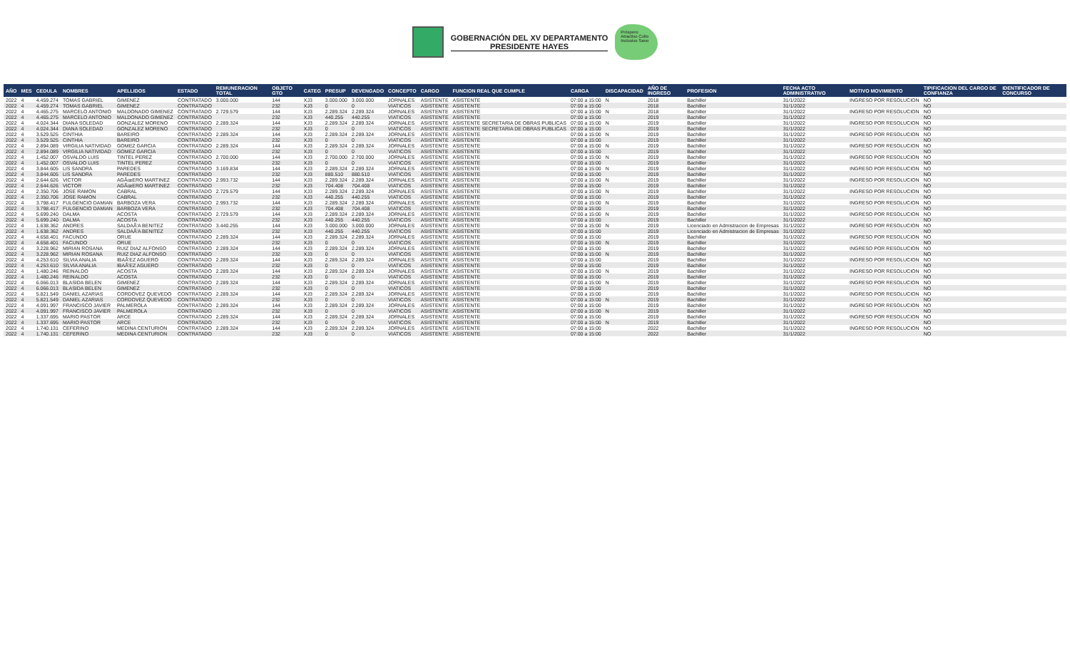GOBERNACIÓN DEL XV DEPARTAMENTO
PRESIDENTE HAYES
Próspero Atractivo Culto Inclusivo Sano
| AÑO | MES | CEDULA | NOMBRES | APELLIDOS | ESTADO | REMUNERACION TOTAL | OBJETO GTO | CATEG | PRESUP | DEVENGADO | CONCEPTO | CARGO | FUNCION REAL QUE CUMPLE | CARGA | DISCAPACIDAD | AÑO DE INGRESO | PROFESION | FECHA ACTO ADMINISTRATIVO | MOTIVO MOVIMIENTO | TIPIFICACION DEL CARGO DE CONFIANZA | IDENTIFICADOR DE CONCURSO |
| --- | --- | --- | --- | --- | --- | --- | --- | --- | --- | --- | --- | --- | --- | --- | --- | --- | --- | --- | --- | --- | --- |
| 2022 | 4 | 4.459.274 | TOMAS GABRIEL | GIMENEZ | CONTRATADO | 3.000.000 | 144 | XJ3 | 3.000.000 | 3.000.000 | JORNALES | ASISTENTE | ASISTENTE | 07:00 a 15:00 | N | 2018 | Bachiller | 31/1/2022 | INGRESO POR RESOLUCION | NO | |
| 2022 | 4 | 4.459.274 | TOMAS GABRIEL | GIMENEZ | CONTRATADO | | 232 | XJ3 | 0 | 0 | VIATICOS | ASISTENTE | ASISTENTE | 07:00 a 15:00 | | 2018 | Bachiller | 31/1/2022 | | NO | |
| 2022 | 4 | 4.465.275 | MARCELO ANTONIO | MALDONADO GIMENEZ | CONTRATADO | 2.729.579 | 144 | XJ3 | 2.289.324 | 2.289.324 | JORNALES | ASISTENTE | ASISTENTE | 07:00 a 15:00 | N | 2018 | Bachiller | 31/1/2022 | INGRESO POR RESOLUCION | NO | |
| 2022 | 4 | 4.465.275 | MARCELO ANTONIO | MALDONADO GIMENEZ | CONTRATADO | | 232 | XJ3 | 440.255 | 440.255 | VIATICOS | ASISTENTE | ASISTENTE | 07:00 a 15:00 | | 2019 | Bachiller | 31/1/2022 | | NO | |
| 2022 | 4 | 4.024.344 | DIANA SOLEDAD | GONZALEZ MORENO | CONTRATADO | 2.289.324 | 144 | XJ3 | 2.289.324 | 2.289.324 | JORNALES | ASISTENTE | ASISTENTE SECRETARIA DE OBRAS PUBLICAS | 07:00 a 15:00 | N | 2019 | Bachiller | 31/1/2022 | INGRESO POR RESOLUCION | NO | |
| 2022 | 4 | 4.024.344 | DIANA SOLEDAD | GONZALEZ MORENO | CONTRATADO | | 232 | XJ3 | 0 | 0 | VIATICOS | ASISTENTE | ASISTENTE SECRETARIA DE OBRAS PUBLICAS | 07:00 a 15:00 | | 2019 | Bachiller | 31/1/2022 | | NO | |
| 2022 | 4 | 3.529.525 | CINTHIA | BAREIRO | CONTRATADO | 2.289.324 | 144 | XJ3 | 2.289.324 | 2.289.324 | JORNALES | ASISTENTE | ASISTENTE | 07:00 a 15:00 | N | 2019 | Bachiller | 31/1/2022 | INGRESO POR RESOLUCION | NO | |
| 2022 | 4 | 3.529.525 | CINTHIA | BAREIRO | CONTRATADO | | 232 | XJ3 | 0 | 0 | VIATICOS | ASISTENTE | ASISTENTE | 07:00 a 15:00 | | 2019 | Bachiller | 31/1/2022 | | NO | |
| 2022 | 4 | 2.894.089 | VIRGILIA NATIVIDAD | GOMEZ GARCIA | CONTRATADO | 2.289.324 | 144 | XJ3 | 2.289.324 | 2.289.324 | JORNALES | ASISTENTE | ASISTENTE | 07:00 a 15:00 | N | 2019 | Bachiller | 31/1/2022 | INGRESO POR RESOLUCION | NO | |
| 2022 | 4 | 2.894.089 | VIRGILIA NATIVIDAD | GOMEZ GARCIA | CONTRATADO | | 232 | XJ3 | 0 | 0 | VIATICOS | ASISTENTE | ASISTENTE | 07:00 a 15:00 | | 2019 | Bachiller | 31/1/2022 | | NO | |
| 2022 | 4 | 1.452.007 | OSVALDO LUIS | TINTEL PEREZ | CONTRATADO | 2.700.000 | 144 | XJ3 | 2.700.000 | 2.700.000 | JORNALES | ASISTENTE | ASISTENTE | 07:00 a 15:00 | N | 2019 | Bachiller | 31/1/2022 | INGRESO POR RESOLUCION | NO | |
| 2022 | 4 | 1.452.007 | OSVALDO LUIS | TINTEL PEREZ | CONTRATADO | | 232 | XJ3 | 0 | 0 | VIATICOS | ASISTENTE | ASISTENTE | 07:00 a 15:00 | | 2019 | Bachiller | 31/1/2022 | | NO | |
| 2022 | 4 | 3.844.605 | LIS SANDRA | PAREDES | CONTRATADO | 3.169.834 | 144 | XJ3 | 2.289.324 | 2.289.324 | JORNALES | ASISTENTE | ASISTENTE | 07:00 a 15:00 | N | 2019 | Bachiller | 31/1/2022 | INGRESO POR RESOLUCION | NO | |
| 2022 | 4 | 3.844.605 | LIS SANDRA | PAREDES | CONTRATADO | | 232 | XJ3 | 880.510 | 880.510 | VIATICOS | ASISTENTE | ASISTENTE | 07:00 a 15:00 | | 2019 | Bachiller | 31/1/2022 | | NO | |
| 2022 | 4 | 2.644.626 | VICTOR | AGÃœERO MARTINEZ | CONTRATADO | 2.993.732 | 144 | XJ3 | 2.289.324 | 2.289.324 | JORNALES | ASISTENTE | ASISTENTE | 07:00 a 15:00 | N | 2019 | Bachiller | 31/1/2022 | INGRESO POR RESOLUCION | NO | |
| 2022 | 4 | 2.644.626 | VICTOR | AGÃœERO MARTINEZ | CONTRATADO | | 232 | XJ3 | 704.408 | 704.408 | VIATICOS | ASISTENTE | ASISTENTE | 07:00 a 15:00 | | 2019 | Bachiller | 31/1/2022 | | NO | |
| 2022 | 4 | 2.350.706 | JOSE RAMON | CABRAL | CONTRATADO | 2.729.579 | 144 | XJ3 | 2.289.324 | 2.289.324 | JORNALES | ASISTENTE | ASISTENTE | 07:00 a 15:00 | N | 2019 | Bachiller | 31/1/2022 | INGRESO POR RESOLUCION | NO | |
| 2022 | 4 | 2.350.706 | JOSE RAMON | CABRAL | CONTRATADO | | 232 | XJ3 | 440.255 | 440.255 | VIATICOS | ASISTENTE | ASISTENTE | 07:00 a 15:00 | | 2019 | Bachiller | 31/1/2022 | | NO | |
| 2022 | 4 | 3.798.417 | FULGENCIO DAMIAN | BARBOZA VERA | CONTRATADO | 2.993.732 | 144 | XJ3 | 2.289.324 | 2.289.324 | JORNALES | ASISTENTE | ASISTENTE | 07:00 a 15:00 | N | 2019 | Bachiller | 31/1/2022 | INGRESO POR RESOLUCION | NO | |
| 2022 | 4 | 3.798.417 | FULGENCIO DAMIAN | BARBOZA VERA | CONTRATADO | | 232 | XJ3 | 704.408 | 704.408 | VIATICOS | ASISTENTE | ASISTENTE | 07:00 a 15:00 | | 2019 | Bachiller | 31/1/2022 | | NO | |
| 2022 | 4 | 5.699.240 | DALMA | ACOSTA | CONTRATADO | 2.729.579 | 144 | XJ3 | 2.289.324 | 2.289.324 | JORNALES | ASISTENTE | ASISTENTE | 07:00 a 15:00 | N | 2019 | Bachiller | 31/1/2022 | INGRESO POR RESOLUCION | NO | |
| 2022 | 4 | 5.699.240 | DALMA | ACOSTA | CONTRATADO | | 232 | XJ3 | 440.255 | 440.255 | VIATICOS | ASISTENTE | ASISTENTE | 07:00 a 15:00 | | 2019 | Bachiller | 31/1/2022 | | NO | |
| 2022 | 4 | 1.638.362 | ANDRES | SALDAÃ'A BENITEZ | CONTRATADO | 3.440.255 | 144 | XJ3 | 3.000.000 | 3.000.000 | JORNALES | ASISTENTE | ASISTENTE | 07:00 a 15:00 | N | 2019 | Licenciado en Admistracion de Empresas | 31/1/2022 | INGRESO POR RESOLUCION | NO | |
| 2022 | 4 | 1.638.362 | ANDRES | SALDAÃ'A BENITEZ | CONTRATADO | | 232 | XJ3 | 440.255 | 440.255 | VIATICOS | ASISTENTE | ASISTENTE | 07:00 a 15:00 | | 2019 | Licenciado en Admistracion de Empresas | 31/1/2022 | | NO | |
| 2022 | 4 | 4.658.401 | FACUNDO | ORUE | CONTRATADO | 2.289.324 | 144 | XJ3 | 2.289.324 | 2.289.324 | JORNALES | ASISTENTE | ASISTENTE | 07:00 a 15:00 | | 2019 | Bachiller | 31/1/2022 | INGRESO POR RESOLUCION | NO | |
| 2022 | 4 | 4.658.401 | FACUNDO | ORUE | CONTRATADO | | 232 | XJ3 | 0 | 0 | VIATICOS | ASISTENTE | ASISTENTE | 07:00 a 15:00 | N | 2019 | Bachiller | 31/1/2022 | | NO | |
| 2022 | 4 | 3.228.962 | MIRIAN ROSANA | RUIZ DIAZ ALFONSO | CONTRATADO | 2.289.324 | 144 | XJ3 | 2.289.324 | 2.289.324 | JORNALES | ASISTENTE | ASISTENTE | 07:00 a 15:00 | | 2019 | Bachiller | 31/1/2022 | INGRESO POR RESOLUCION | NO | |
| 2022 | 4 | 3.228.962 | MIRIAN ROSANA | RUIZ DIAZ ALFONSO | CONTRATADO | | 232 | XJ3 | 0 | 0 | VIATICOS | ASISTENTE | ASISTENTE | 07:00 a 15:00 | N | 2019 | Bachiller | 31/1/2022 | | NO | |
| 2022 | 4 | 4.253.610 | SILVIA ANALIA | IBAÃ'EZ AGUERO | CONTRATADO | 2.289.324 | 144 | XJ3 | 2.289.324 | 2.289.324 | JORNALES | ASISTENTE | ASISTENTE | 07:00 a 15:00 | | 2019 | Bachiller | 31/1/2022 | INGRESO POR RESOLUCION | NO | |
| 2022 | 4 | 4.253.610 | SILVIA ANALIA | IBAÃ'EZ AGUERO | CONTRATADO | | 232 | XJ3 | 0 | 0 | VIATICOS | ASISTENTE | ASISTENTE | 07:00 a 15:00 | | 2019 | Bachiller | 31/1/2022 | | NO | |
| 2022 | 4 | 1.480.246 | REINALDO | ACOSTA | CONTRATADO | 2.289.324 | 144 | XJ3 | 2.289.324 | 2.289.324 | JORNALES | ASISTENTE | ASISTENTE | 07:00 a 15:00 | N | 2019 | Bachiller | 31/1/2022 | INGRESO POR RESOLUCION | NO | |
| 2022 | 4 | 1.480.246 | REINALDO | ACOSTA | CONTRATADO | | 232 | XJ3 | 0 | 0 | VIATICOS | ASISTENTE | ASISTENTE | 07:00 a 15:00 | | 2019 | Bachiller | 31/1/2022 | | NO | |
| 2022 | 4 | 6.066.013 | BLASIDA BELEN | GIMENEZ | CONTRATADO | 2.289.324 | 144 | XJ3 | 2.289.324 | 2.289.324 | JORNALES | ASISTENTE | ASISTENTE | 07:00 a 15:00 | N | 2019 | Bachiller | 31/1/2022 | INGRESO POR RESOLUCION | NO | |
| 2022 | 4 | 6.066.013 | BLASIDA BELEN | GIMENEZ | CONTRATADO | | 232 | XJ3 | 0 | 0 | VIATICOS | ASISTENTE | ASISTENTE | 07:00 a 15:00 | | 2019 | Bachiller | 31/1/2022 | | NO | |
| 2022 | 4 | 5.821.549 | DANIEL AZARIAS | CORDOVEZ QUEVEDO | CONTRATADO | 2.289.324 | 144 | XJ3 | 2.289.324 | 2.289.324 | JORNALES | ASISTENTE | ASISTENTE | 07:00 a 15:00 | | 2019 | Bachiller | 31/1/2022 | INGRESO POR RESOLUCION | NO | |
| 2022 | 4 | 5.821.549 | DANIEL AZARIAS | CORDOVEZ QUEVEDO | CONTRATADO | | 232 | XJ3 | 0 | 0 | VIATICOS | ASISTENTE | ASISTENTE | 07:00 a 15:00 | N | 2019 | Bachiller | 31/1/2022 | | NO | |
| 2022 | 4 | 4.091.997 | FRANCISCO JAVIER | PALMEROLA | CONTRATADO | 2.289.324 | 144 | XJ3 | 2.289.324 | 2.289.324 | JORNALES | ASISTENTE | ASISTENTE | 07:00 a 15:00 | | 2019 | Bachiller | 31/1/2022 | INGRESO POR RESOLUCION | NO | |
| 2022 | 4 | 4.091.997 | FRANCISCO JAVIER | PALMEROLA | CONTRATADO | | 232 | XJ3 | 0 | 0 | VIATICOS | ASISTENTE | ASISTENTE | 07:00 a 15:00 | N | 2019 | Bachiller | 31/1/2022 | | NO | |
| 2022 | 4 | 1.337.695 | MARIO PASTOR | ARCE | CONTRATADO | 2.289.324 | 144 | XJ3 | 2.289.324 | 2.289.324 | JORNALES | ASISTENTE | ASISTENTE | 07:00 a 15:00 | | 2019 | Bachiller | 31/1/2022 | INGRESO POR RESOLUCION | NO | |
| 2022 | 4 | 1.337.695 | MARIO PASTOR | ARCE | CONTRATADO | | 232 | XJ3 | 0 | 0 | VIATICOS | ASISTENTE | ASISTENTE | 07:00 a 15:00 | N | 2019 | Bachiller | 31/1/2022 | | NO | |
| 2022 | 4 | 1.740.131 | CEFERINO | MEDINA CENTURION | CONTRATADO | 2.289.324 | 144 | XJ3 | 2.289.324 | 2.289.324 | JORNALES | ASISTENTE | ASISTENTE | 07:00 a 15:00 | | 2022 | Bachiller | 31/1/2022 | INGRESO POR RESOLUCION | NO | |
| 2022 | 4 | 1.740.131 | CEFERINO | MEDINA CENTURION | CONTRATADO | | 232 | XJ3 | 0 | 0 | VIATICOS | ASISTENTE | ASISTENTE | 07:00 a 15:00 | | 2022 | Bachiller | 31/1/2022 | | NO | |